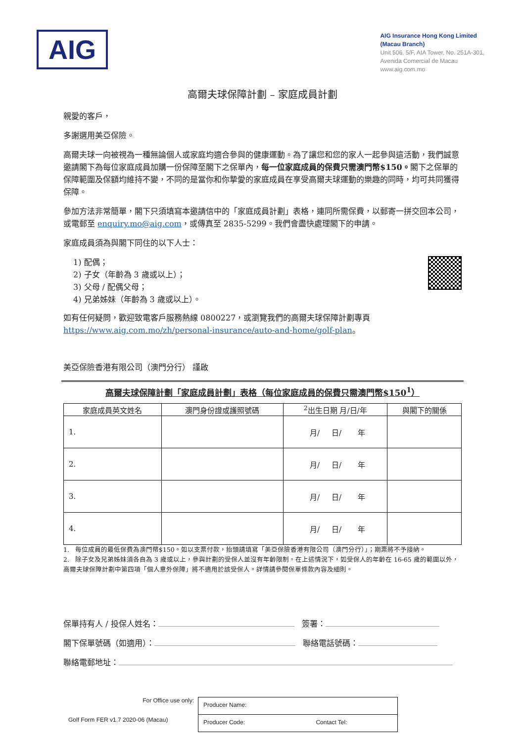AIG
AIG Insurance Hong Kong Limited
(Macau Branch)
Unit 506, 5/F, AIA Tower, No. 251A-301,
Avenida Comercial de Macau
www.aig.com.mo
高爾夫球保障計劃 – 家庭成員計劃
親愛的客戶，
多謝選用美亞保險。
高爾夫球一向被視為一種無論個人或家庭均適合參與的健康運動。為了讓您和您的家人一起參與這活動，我們誠意邀請閣下為每位家庭成員加購一份保障至閣下之保單內，每一位家庭成員的保費只需澳門幣$150。閣下之保單的保障範圍及保額均維持不變，不同的是當你和你摯愛的家庭成員在享受高爾夫球運動的樂趣的同時，均可共同獲得保障。
參加方法非常簡單，閣下只須填寫本邀請信中的「家庭成員計劃」表格，連同所需保費，以郵寄一拼交回本公司，或電郵至 enquiry.mo@aig.com，或傳真至 2835-5299。我們會盡快處理閣下的申請。
家庭成員須為與閣下同住的以下人士：
1) 配偶；
2) 子女（年齡為 3 歲或以上）；
3) 父母 / 配偶父母；
4) 兄弟姊妹（年齡為 3 歲或以上）。
如有任何疑問，歡迎致電客戶服務熱線 0800227，或瀏覽我們的高爾夫球保障計劃專頁
https://www.aig.com.mo/zh/personal-insurance/auto-and-home/golf-plan。
美亞保險香港有限公司（澳門分行） 謹啟
高爾夫球保障計劃「家庭成員計劃」表格（每位家庭成員的保費只需澳門幣$150<sup>1</sup>）
| 家庭成員英文姓名 | 澳門身份證或護照號碼 | <sup>2</sup> 出生日期 月/日/年 | 與閣下的關係 |
| --- | --- | --- | --- |
| 1. | | 月/ 日/ 年 | |
| 2. | | 月/ 日/ 年 | |
| 3. | | 月/ 日/ 年 | |
| 4. | | 月/ 日/ 年 | |
1. 每位成員的最低保費為澳門幣$150。如以支票付款，抬頭請填寫「美亞保險香港有限公司（澳門分行）」；期票將不予接納。
2. 除子女及兄弟姊妹須各自為 3 歲或以上，參與計劃的受保人並沒有年齡限制。在上述情況下，如受保人的年齡在 16-65 歲的範圍以外，高爾夫球保障計劃中第四項「個人意外保障」將不適用於該受保人。詳情請參閱保單條款內容及細則。
保單持有人 / 投保人姓名： 簽署：
閣下保單號碼（如適用）： 聯絡電話號碼：
聯絡電郵地址：
For Office use only:
Golf Form FER v1.7 2020-06 (Macau)
Producer Name:
Producer Code: Contact Tel: